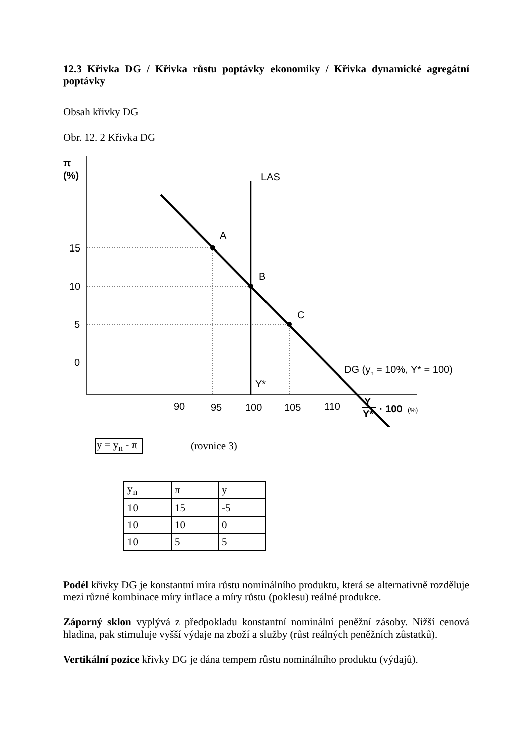12.3 Křivka DG / Křivka růstu poptávky ekonomiky / Křivka dynamické agregátní poptávky
Obsah křivky DG
Obr. 12. 2 Křivka DG
π
(%)
LAS
A
B
C
15
10
5
0
Y*
DG (yn = 10%, Y* = 100)
90
95
100
105
110
Y
Y*
· 100
(%)
y = y<sub>n</sub> - π (rovnice 3)
| y<sub>n</sub> | π | y |
| 10 | 15 | -5 |
| 10 | 10 | 0 |
| 10 | 5 | 5 |
Podél křivky DG je konstantní míra růstu nominálního produktu, která se alternativně rozděluje mezi různé kombinace míry inflace a míry růstu (poklesu) reálné produkce.
Záporný sklon vyplývá z předpokladu konstantní nominální peněžní zásoby. Nižší cenová hladina, pak stimuluje vyšší výdaje na zboží a služby (růst reálných peněžních zůstatků).
Vertikální pozice křivky DG je dána tempem růstu nominálního produktu (výdajů).